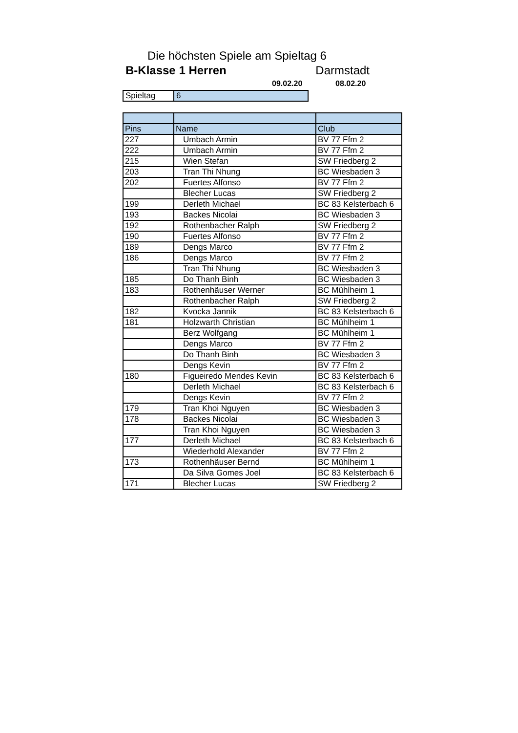Die höchsten Spiele am Spieltag 6
B-Klasse 1 Herren Darmstadt
09.02.20 08.02.20
| Spieltag | 6 |
| Pins | Name | Club |
| --- | --- | --- |
| 227 | Umbach Armin | BV 77 Ffm 2 |
| 222 | Umbach Armin | BV 77 Ffm 2 |
| 215 | Wien Stefan | SW Friedberg 2 |
| 203 | Tran Thi Nhung | BC Wiesbaden 3 |
| 202 | Fuertes Alfonso | BV 77 Ffm 2 |
| | Blecher Lucas | SW Friedberg 2 |
| 199 | Derleth Michael | BC 83 Kelsterbach 6 |
| 193 | Backes Nicolai | BC Wiesbaden 3 |
| 192 | Rothenbacher Ralph | SW Friedberg 2 |
| 190 | Fuertes Alfonso | BV 77 Ffm 2 |
| 189 | Dengs Marco | BV 77 Ffm 2 |
| 186 | Dengs Marco | BV 77 Ffm 2 |
| | Tran Thi Nhung | BC Wiesbaden 3 |
| 185 | Do Thanh Binh | BC Wiesbaden 3 |
| 183 | Rothenhäuser Werner | BC Mühlheim 1 |
| | Rothenbacher Ralph | SW Friedberg 2 |
| 182 | Kvocka Jannik | BC 83 Kelsterbach 6 |
| 181 | Holzwarth Christian | BC Mühlheim 1 |
| | Berz Wolfgang | BC Mühlheim 1 |
| | Dengs Marco | BV 77 Ffm 2 |
| | Do Thanh Binh | BC Wiesbaden 3 |
| | Dengs Kevin | BV 77 Ffm 2 |
| 180 | Figueiredo Mendes Kevin | BC 83 Kelsterbach 6 |
| | Derleth Michael | BC 83 Kelsterbach 6 |
| | Dengs Kevin | BV 77 Ffm 2 |
| 179 | Tran Khoi Nguyen | BC Wiesbaden 3 |
| 178 | Backes Nicolai | BC Wiesbaden 3 |
| | Tran Khoi Nguyen | BC Wiesbaden 3 |
| 177 | Derleth Michael | BC 83 Kelsterbach 6 |
| | Wiederhold Alexander | BV 77 Ffm 2 |
| 173 | Rothenhäuser Bernd | BC Mühlheim 1 |
| | Da Silva Gomes Joel | BC 83 Kelsterbach 6 |
| 171 | Blecher Lucas | SW Friedberg 2 |